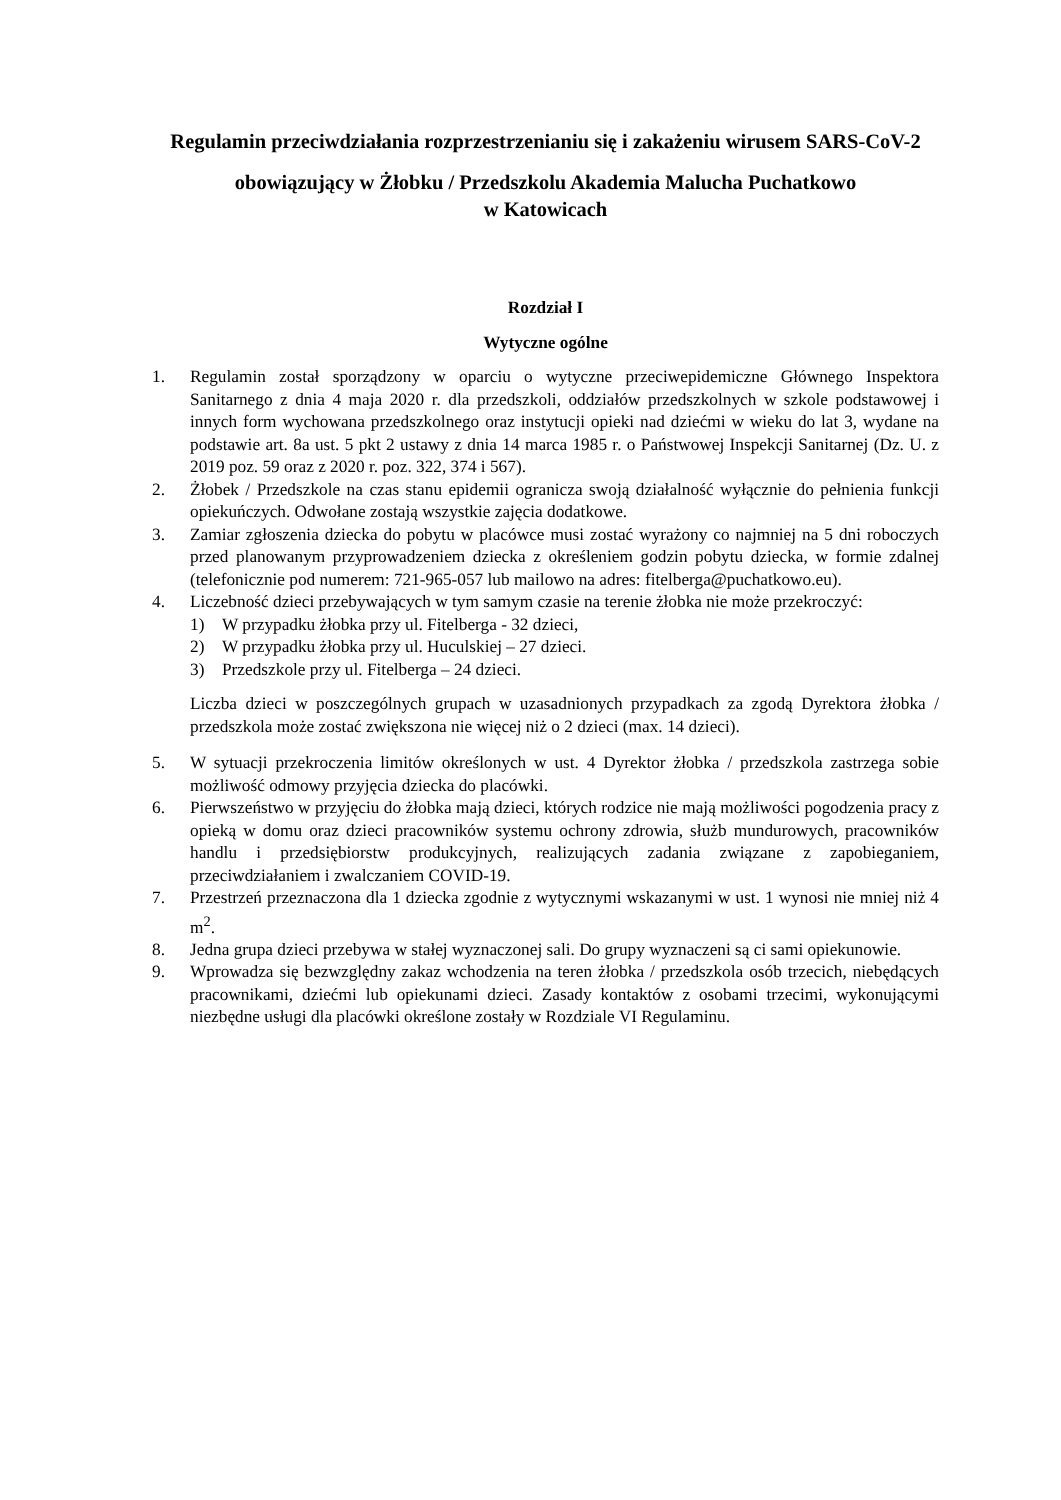Regulamin przeciwdziałania rozprzestrzenianiu się i zakażeniu wirusem SARS-CoV-2
obowiązujący w Żłobku / Przedszkolu Akademia Malucha Puchatkowo
w Katowicach
Rozdział I
Wytyczne ogólne
1. Regulamin został sporządzony w oparciu o wytyczne przeciwepidemiczne Głównego Inspektora Sanitarnego z dnia 4 maja 2020 r. dla przedszkoli, oddziałów przedszkolnych w szkole podstawowej i innych form wychowana przedszkolnego oraz instytucji opieki nad dziećmi w wieku do lat 3, wydane na podstawie art. 8a ust. 5 pkt 2 ustawy z dnia 14 marca 1985 r. o Państwowej Inspekcji Sanitarnej (Dz. U. z 2019 poz. 59 oraz z 2020 r. poz. 322, 374 i 567).
2. Żłobek / Przedszkole na czas stanu epidemii ogranicza swoją działalność wyłącznie do pełnienia funkcji opiekuńczych. Odwołane zostają wszystkie zajęcia dodatkowe.
3. Zamiar zgłoszenia dziecka do pobytu w placówce musi zostać wyrażony co najmniej na 5 dni roboczych przed planowanym przyprowadzeniem dziecka z określeniem godzin pobytu dziecka, w formie zdalnej (telefonicznie pod numerem: 721-965-057 lub mailowo na adres: fitelberga@puchatkowo.eu).
4. Liczebność dzieci przebywających w tym samym czasie na terenie żłobka nie może przekroczyć:
1) W przypadku żłobka przy ul. Fitelberga - 32 dzieci,
2) W przypadku żłobka przy ul. Huculskiej – 27 dzieci.
3) Przedszkole przy ul. Fitelberga – 24 dzieci.
Liczba dzieci w poszczególnych grupach w uzasadnionych przypadkach za zgodą Dyrektora żłobka / przedszkola może zostać zwiększona nie więcej niż o 2 dzieci (max. 14 dzieci).
5. W sytuacji przekroczenia limitów określonych w ust. 4 Dyrektor żłobka / przedszkola zastrzega sobie możliwość odmowy przyjęcia dziecka do placówki.
6. Pierwszeństwo w przyjęciu do żłobka mają dzieci, których rodzice nie mają możliwości pogodzenia pracy z opieką w domu oraz dzieci pracowników systemu ochrony zdrowia, służb mundurowych, pracowników handlu i przedsiębiorstw produkcyjnych, realizujących zadania związane z zapobieganiem, przeciwdziałaniem i zwalczaniem COVID-19.
7. Przestrzeń przeznaczona dla 1 dziecka zgodnie z wytycznymi wskazanymi w ust. 1 wynosi nie mniej niż 4 m<sup>2</sup>.
8. Jedna grupa dzieci przebywa w stałej wyznaczonej sali. Do grupy wyznaczeni są ci sami opiekunowie.
9. Wprowadza się bezwzględny zakaz wchodzenia na teren żłobka / przedszkola osób trzecich, niebędących pracownikami, dziećmi lub opiekunami dzieci. Zasady kontaktów z osobami trzecimi, wykonującymi niezbędne usługi dla placówki określone zostały w Rozdziale VI Regulaminu.